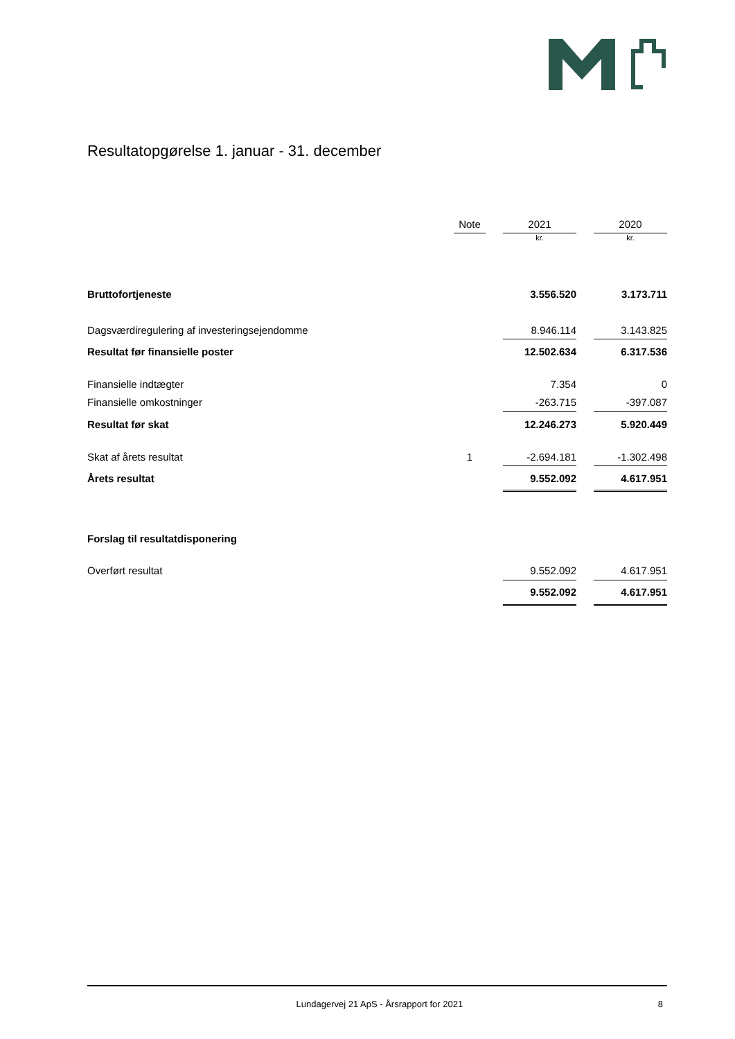Resultatopgørelse 1. januar - 31. december
| | Note | | 2021 | | 2020 |
| --- | --- | --- | --- | --- | --- |
| | | | kr. | | kr. |
| Bruttofortjeneste | | | 3.556.520 | | 3.173.711 |
| Dagsværdiregulering af investeringsejendomme | | | 8.946.114 | | 3.143.825 |
| Resultat før finansielle poster | | | 12.502.634 | | 6.317.536 |
| Finansielle indtægter | | | 7.354 | | 0 |
| Finansielle omkostninger | | | -263.715 | | -397.087 |
| Resultat før skat | | | 12.246.273 | | 5.920.449 |
| Skat af årets resultat | 1 | | -2.694.181 | | -1.302.498 |
| Årets resultat | | | 9.552.092 | | 4.617.951 |
| Forslag til resultatdisponering | | | | | |
| Overført resultat | | | 9.552.092 | | 4.617.951 |
| | | | 9.552.092 | | 4.617.951 |
Lundagervej 21 ApS - Årsrapport for 2021 8